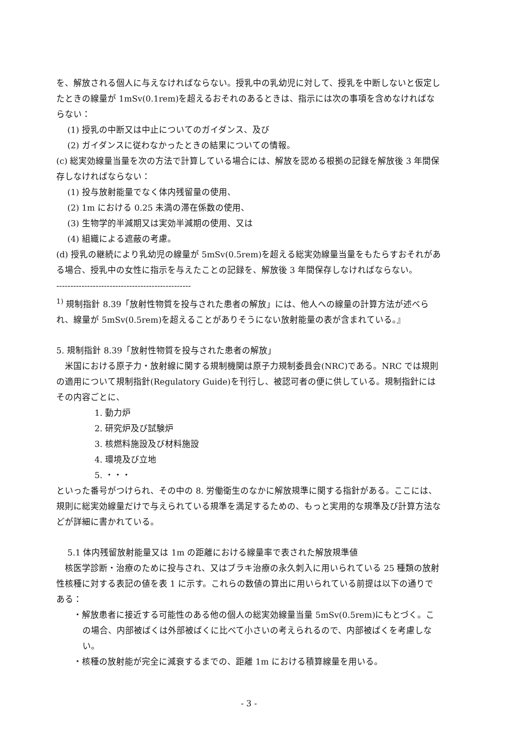を、解放される個人に与えなければならない。授乳中の乳幼児に対して、授乳を中断しないと仮定したときの線量が 1mSv(0.1rem)を超えるおそれのあるときは、指示には次の事項を含めなければならない：
(1) 授乳の中断又は中止についてのガイダンス、及び
(2) ガイダンスに従わなかったときの結果についての情報。
(c) 総実効線量当量を次の方法で計算している場合には、解放を認める根拠の記録を解放後 3 年間保存しなければならない：
(1) 投与放射能量でなく体内残留量の使用、
(2) 1m における 0.25 未満の滞在係数の使用、
(3) 生物学的半減期又は実効半減期の使用、又は
(4) 組織による遮蔽の考慮。
(d) 授乳の継続により乳幼児の線量が 5mSv(0.5rem)を超える総実効線量当量をもたらすおそれがある場合、授乳中の女性に指示を与えたことの記録を、解放後 3 年間保存しなければならない。
------------------------------------------------
<sup>1)</sup> 規制指針 8.39「放射性物質を投与された患者の解放」には、他人への線量の計算方法が述べられ、線量が 5mSv(0.5rem)を超えることがありそうにない放射能量の表が含まれている。』
5. 規制指針 8.39「放射性物質を投与された患者の解放」
　米国における原子力・放射線に関する規制機関は原子力規制委員会(NRC)である。NRC では規則の適用について規制指針(Regulatory Guide)を刊行し、被認可者の便に供している。規制指針にはその内容ごとに、
1. 動力炉
2. 研究炉及び試験炉
3. 核燃料施設及び材料施設
4. 環境及び立地
5. ・・・
といった番号がつけられ、その中の 8. 労働衛生のなかに解放規準に関する指針がある。ここには、規則に総実効線量だけで与えられている規準を満足するための、もっと実用的な規準及び計算方法などが詳細に書かれている。
5.1 体内残留放射能量又は 1m の距離における線量率で表された解放規準値
　核医学診断・治療のために投与され、又はブラキ治療の永久刺入に用いられている 25 種類の放射性核種に対する表記の値を表 1 に示す。これらの数値の算出に用いられている前提は以下の通りである：
・解放患者に接近する可能性のある他の個人の総実効線量当量 5mSv(0.5rem)にもとづく。この場合、内部被ばくは外部被ばくに比べて小さいの考えられるので、内部被ばくを考慮しない。
・核種の放射能が完全に減衰するまでの、距離 1m における積算線量を用いる。
- 3 -